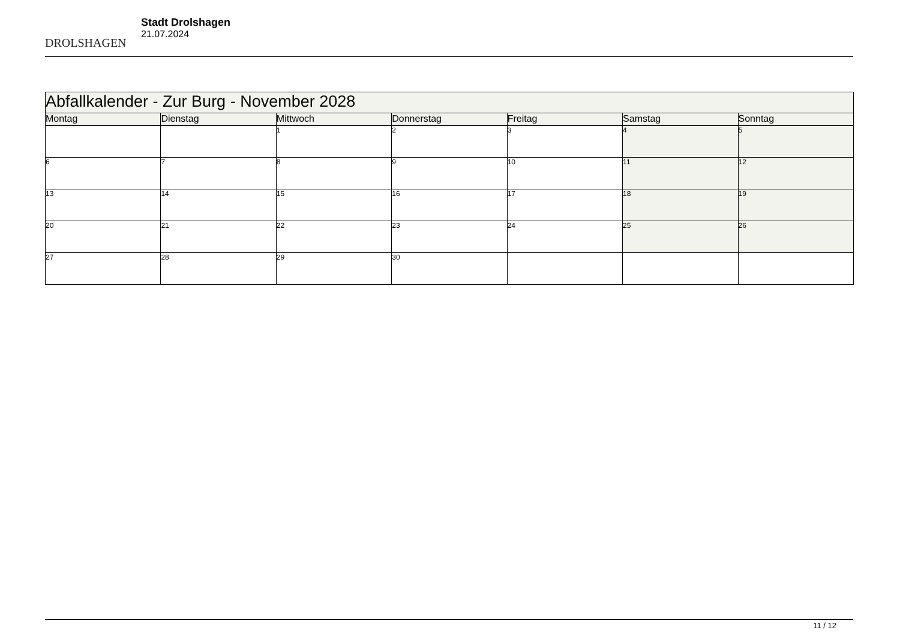DROLSHAGEN
Stadt Drolshagen
21.07.2024
| Abfallkalender - Zur Burg - November 2028 | | | | | | |
| --- | --- | --- | --- | --- | --- | --- |
| Montag | Dienstag | Mittwoch | Donnerstag | Freitag | Samstag | Sonntag |
| | | 1 | 2 | 3 | 4 | 5 |
| 6 | 7 | 8 | 9 | 10 | 11 | 12 |
| 13 | 14 | 15 | 16 | 17 | 18 | 19 |
| 20 | 21 | 22 | 23 | 24 | 25 | 26 |
| 27 | 28 | 29 | 30 | | | |
11 / 12